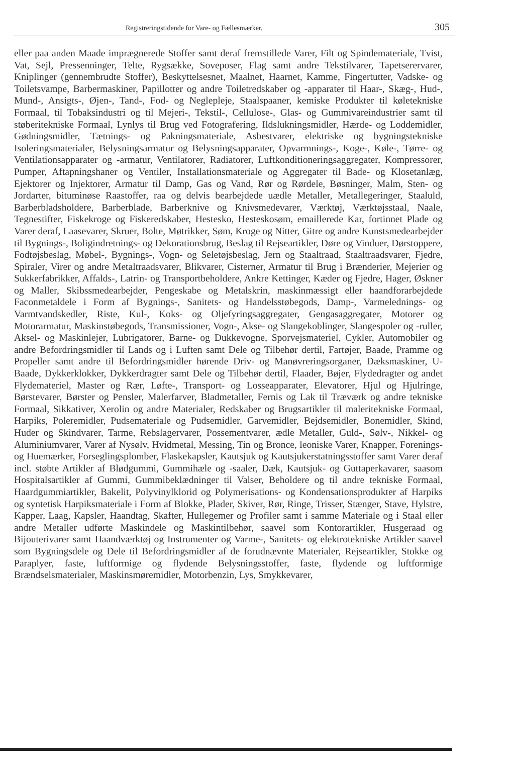Registreringstidende for Vare- og Fællesmærker. 305
eller paa anden Maade imprægnerede Stoffer samt deraf fremstillede Varer, Filt og Spindemateriale, Tvist, Vat, Sejl, Pressenninger, Telte, Rygsække, Soveposer, Flag samt andre Tekstilvarer, Tapetserervarer, Kniplinger (gennembrudte Stoffer), Beskyttelsesnet, Maalnet, Haarnet, Kamme, Fingertutter, Vadske- og Toiletsvampe, Barbermaskiner, Papillotter og andre Toiletredskaber og -apparater til Haar-, Skæg-, Hud-, Mund-, Ansigts-, Øjen-, Tand-, Fod- og Neglepleje, Staalspaaner, kemiske Produkter til køletekniske Formaal, til Tobaksindustri og til Mejeri-, Tekstil-, Cellulose-, Glas- og Gummivareindustrier samt til støberitekniske Formaal, Lynlys til Brug ved Fotografering, Ildslukningsmidler, Hærde- og Loddemidler, Gødningsmidler, Tætnings- og Pakningsmateriale, Asbestvarer, elektriske og bygningstekniske Isoleringsmaterialer, Belysningsarmatur og Belysningsapparater, Opvarmnings-, Koge-, Køle-, Tørre- og Ventilationsapparater og -armatur, Ventilatorer, Radiatorer, Luftkonditioneringsaggregater, Kompressorer, Pumper, Aftapningshaner og Ventiler, Installationsmateriale og Aggregater til Bade- og Klosetanlæg, Ejektorer og Injektorer, Armatur til Damp, Gas og Vand, Rør og Rørdele, Bøsninger, Malm, Sten- og Jordarter, bituminøse Raastoffer, raa og delvis bearbejdede uædle Metaller, Metallegeringer, Staaluld, Barberbladsholdere, Barberblade, Barberknive og Knivsmedevarer, Værktøj, Værktøjsstaal, Naale, Tegnestifter, Fiskekroge og Fiskeredskaber, Hestesko, Hesteskosøm, emaillerede Kar, fortinnet Plade og Varer deraf, Laasevarer, Skruer, Bolte, Møtrikker, Søm, Kroge og Nitter, Gitre og andre Kunstsmedearbejder til Bygnings-, Boligindretnings- og Dekorationsbrug, Beslag til Rejseartikler, Døre og Vinduer, Dørstoppere, Fodtøjsbeslag, Møbel-, Bygnings-, Vogn- og Seletøjsbeslag, Jern og Staaltraad, Staaltraadsvarer, Fjedre, Spiraler, Virer og andre Metaltraadsvarer, Blikvarer, Cisterner, Armatur til Brug i Brænderier, Mejerier og Sukkerfabrikker, Affalds-, Latrin- og Transportbeholdere, Ankre Kettinger, Kæder og Fjedre, Hager, Øskner og Maller, Skibssmedearbejder, Pengeskabe og Metalskrin, maskinmæssigt eller haandforarbejdede Faconmetaldele i Form af Bygnings-, Sanitets- og Handelsstøbegods, Damp-, Varmelednings- og Varmtvandskedler, Riste, Kul-, Koks- og Oljefyringsaggregater, Gengasaggregater, Motorer og Motorarmatur, Maskinstøbegods, Transmissioner, Vogn-, Akse- og Slangekoblinger, Slangespoler og -ruller, Aksel- og Maskinlejer, Lubrigatorer, Barne- og Dukkevogne, Sporvejsmateriel, Cykler, Automobiler og andre Befordringsmidler til Lands og i Luften samt Dele og Tilbehør dertil, Fartøjer, Baade, Pramme og Propeller samt andre til Befordringsmidler hørende Driv- og Manøvreringsorganer, Dæksmaskiner, U-Baade, Dykkerklokker, Dykkerdragter samt Dele og Tilbehør dertil, Flaader, Bøjer, Flydedragter og andet Flydemateriel, Master og Rær, Løfte-, Transport- og Losseapparater, Elevatorer, Hjul og Hjulringe, Børstevarer, Børster og Pensler, Malerfarver, Bladmetaller, Fernis og Lak til Træværk og andre tekniske Formaal, Sikkativer, Xerolin og andre Materialer, Redskaber og Brugsartikler til maleritekniske Formaal, Harpiks, Poleremidler, Pudsemateriale og Pudsemidler, Garvemidler, Bejdsemidler, Bonemidler, Skind, Huder og Skindvarer, Tarme, Rebslagervarer, Possementvarer, ædle Metaller, Guld-, Sølv-, Nikkel- og Aluminiumvarer, Varer af Nysølv, Hvidmetal, Messing, Tin og Bronce, leoniske Varer, Knapper, Forenings- og Huemærker, Forseglingsplomber, Flaskekapsler, Kautsjuk og Kautsjukerstatningsstoffer samt Varer deraf incl. støbte Artikler af Blødgummi, Gummihæle og -saaler, Dæk, Kautsjuk- og Guttaperkavarer, saasom Hospitalsartikler af Gummi, Gummibeklædninger til Valser, Beholdere og til andre tekniske Formaal, Haardgummiartikler, Bakelit, Polyvinylklorid og Polymerisations- og Kondensationsprodukter af Harpiks og syntetisk Harpiksmateriale i Form af Blokke, Plader, Skiver, Rør, Ringe, Trisser, Stænger, Stave, Hylstre, Kapper, Laag, Kapsler, Haandtag, Skafter, Hullegemer og Profiler samt i samme Materiale og i Staal eller andre Metaller udførte Maskindele og Maskintilbehør, saavel som Kontorartikler, Husgeraad og Bijouterivarer samt Haandværktøj og Instrumenter og Varme-, Sanitets- og elektrotekniske Artikler saavel som Bygningsdele og Dele til Befordringsmidler af de forudnævnte Materialer, Rejseartikler, Stokke og Paraplyer, faste, luftformige og flydende Belysningsstoffer, faste, flydende og luftformige Brændselsmaterialer, Maskinsmøremidler, Motorbenzin, Lys, Smykkevarer,